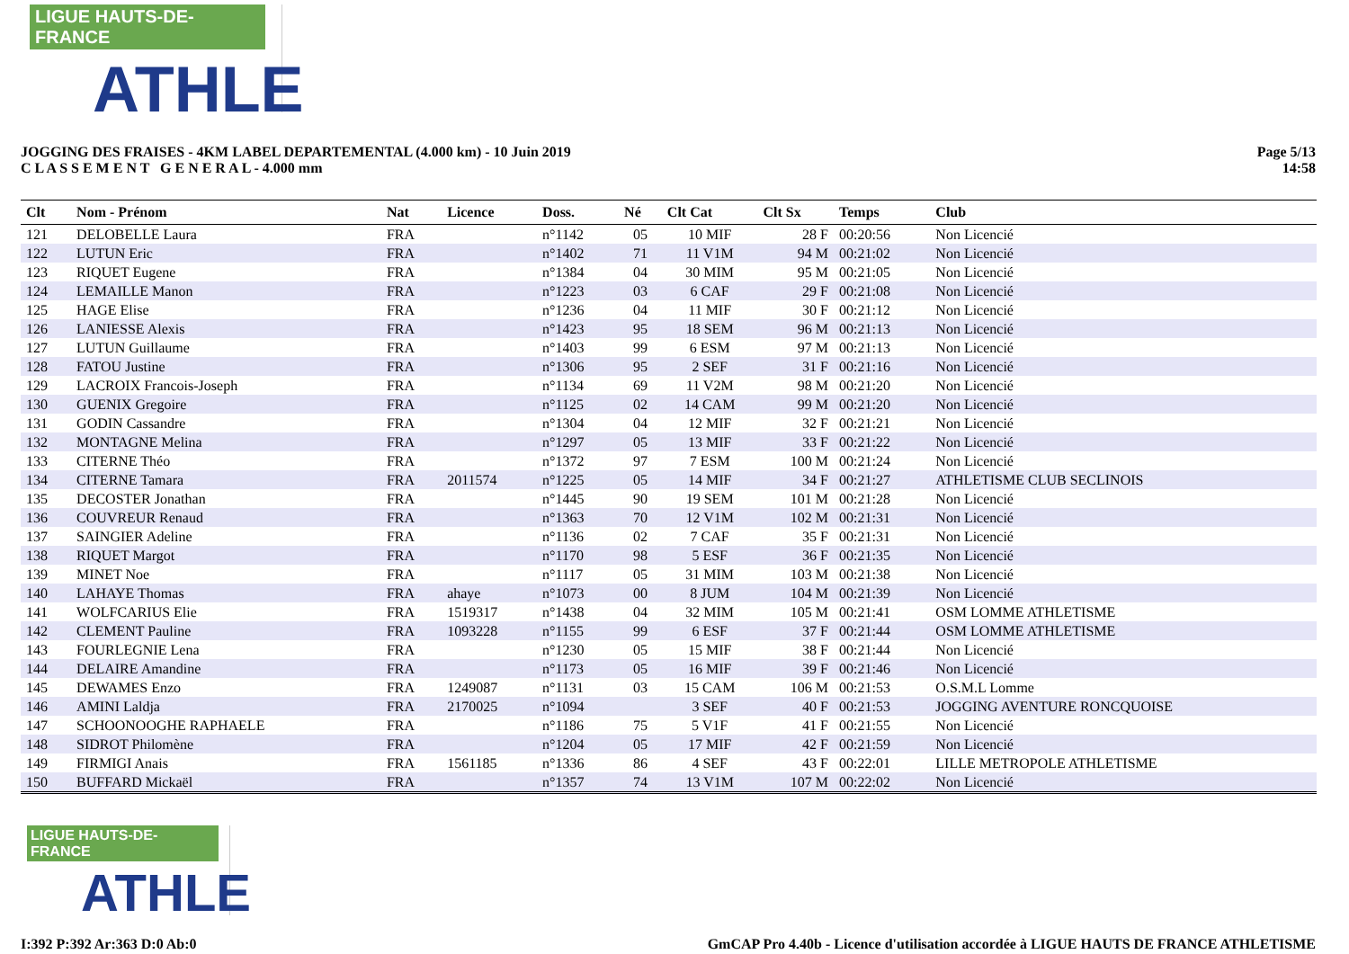LIGUE HAUTS-DE-FRANCE
ATHLE
JOGGING DES FRAISES - 4KM LABEL DEPARTEMENTAL (4.000 km) - 10 Juin 2019
C L A S S E M E N T G E N E R A L - 4.000 mm
Page 5/13
14:58
| Clt | Nom - Prénom | Nat | Licence | Doss. | Né | Clt Cat | Clt Sx | Temps | Club |
| --- | --- | --- | --- | --- | --- | --- | --- | --- | --- |
| 121 | DELOBELLE Laura | FRA | | n°1142 | 05 | 10 MIF | 28 F | 00:20:56 | Non Licencié |
| 122 | LUTUN Eric | FRA | | n°1402 | 71 | 11 V1M | 94 M | 00:21:02 | Non Licencié |
| 123 | RIQUET Eugene | FRA | | n°1384 | 04 | 30 MIM | 95 M | 00:21:05 | Non Licencié |
| 124 | LEMAILLE Manon | FRA | | n°1223 | 03 | 6 CAF | 29 F | 00:21:08 | Non Licencié |
| 125 | HAGE Elise | FRA | | n°1236 | 04 | 11 MIF | 30 F | 00:21:12 | Non Licencié |
| 126 | LANIESSE Alexis | FRA | | n°1423 | 95 | 18 SEM | 96 M | 00:21:13 | Non Licencié |
| 127 | LUTUN Guillaume | FRA | | n°1403 | 99 | 6 ESM | 97 M | 00:21:13 | Non Licencié |
| 128 | FATOU Justine | FRA | | n°1306 | 95 | 2 SEF | 31 F | 00:21:16 | Non Licencié |
| 129 | LACROIX Francois-Joseph | FRA | | n°1134 | 69 | 11 V2M | 98 M | 00:21:20 | Non Licencié |
| 130 | GUENIX Gregoire | FRA | | n°1125 | 02 | 14 CAM | 99 M | 00:21:20 | Non Licencié |
| 131 | GODIN Cassandre | FRA | | n°1304 | 04 | 12 MIF | 32 F | 00:21:21 | Non Licencié |
| 132 | MONTAGNE Melina | FRA | | n°1297 | 05 | 13 MIF | 33 F | 00:21:22 | Non Licencié |
| 133 | CITERNE Théo | FRA | | n°1372 | 97 | 7 ESM | 100 M | 00:21:24 | Non Licencié |
| 134 | CITERNE Tamara | FRA | 2011574 | n°1225 | 05 | 14 MIF | 34 F | 00:21:27 | ATHLETISME CLUB SECLINOIS |
| 135 | DECOSTER Jonathan | FRA | | n°1445 | 90 | 19 SEM | 101 M | 00:21:28 | Non Licencié |
| 136 | COUVREUR Renaud | FRA | | n°1363 | 70 | 12 V1M | 102 M | 00:21:31 | Non Licencié |
| 137 | SAINGIER Adeline | FRA | | n°1136 | 02 | 7 CAF | 35 F | 00:21:31 | Non Licencié |
| 138 | RIQUET Margot | FRA | | n°1170 | 98 | 5 ESF | 36 F | 00:21:35 | Non Licencié |
| 139 | MINET Noe | FRA | | n°1117 | 05 | 31 MIM | 103 M | 00:21:38 | Non Licencié |
| 140 | LAHAYE Thomas | FRA | ahaye | n°1073 | 00 | 8 JUM | 104 M | 00:21:39 | Non Licencié |
| 141 | WOLFCARIUS Elie | FRA | 1519317 | n°1438 | 04 | 32 MIM | 105 M | 00:21:41 | OSM LOMME ATHLETISME |
| 142 | CLEMENT Pauline | FRA | 1093228 | n°1155 | 99 | 6 ESF | 37 F | 00:21:44 | OSM LOMME ATHLETISME |
| 143 | FOURLEGNIE Lena | FRA | | n°1230 | 05 | 15 MIF | 38 F | 00:21:44 | Non Licencié |
| 144 | DELAIRE Amandine | FRA | | n°1173 | 05 | 16 MIF | 39 F | 00:21:46 | Non Licencié |
| 145 | DEWAMES Enzo | FRA | 1249087 | n°1131 | 03 | 15 CAM | 106 M | 00:21:53 | O.S.M.L Lomme |
| 146 | AMINI Laldja | FRA | 2170025 | n°1094 | | 3 SEF | 40 F | 00:21:53 | JOGGING AVENTURE RONCQUOISE |
| 147 | SCHOONOOGHE RAPHAELE | FRA | | n°1186 | 75 | 5 V1F | 41 F | 00:21:55 | Non Licencié |
| 148 | SIDROT Philomène | FRA | | n°1204 | 05 | 17 MIF | 42 F | 00:21:59 | Non Licencié |
| 149 | FIRMIGI Anais | FRA | 1561185 | n°1336 | 86 | 4 SEF | 43 F | 00:22:01 | LILLE METROPOLE ATHLETISME |
| 150 | BUFFARD Mickaël | FRA | | n°1357 | 74 | 13 V1M | 107 M | 00:22:02 | Non Licencié |
LIGUE HAUTS-DE-FRANCE
ATHLE
I:392 P:392 Ar:363 D:0 Ab:0 GmCAP Pro 4.40b - Licence d'utilisation accordée à LIGUE HAUTS DE FRANCE ATHLETISME